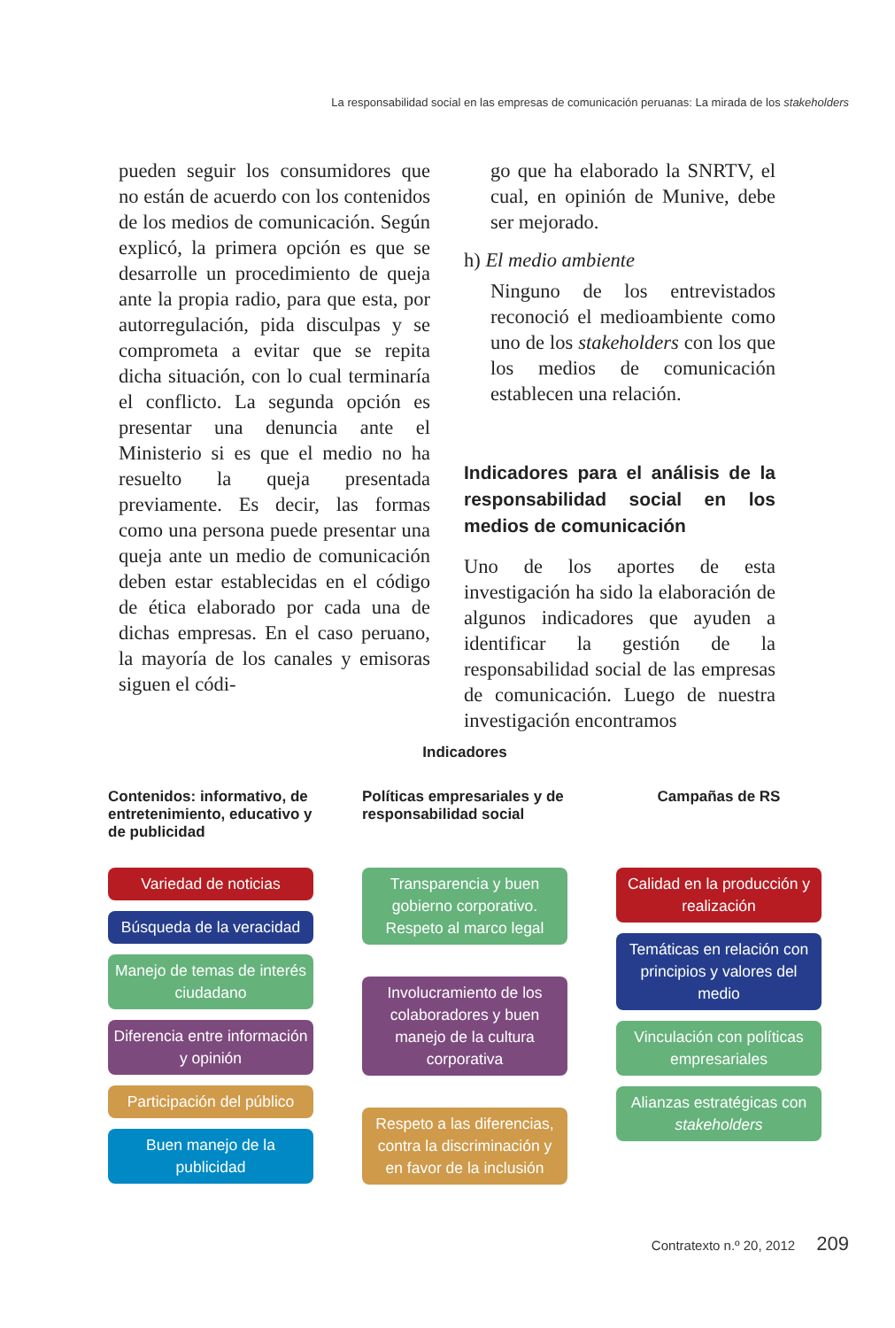La responsabilidad social en las empresas de comunicación peruanas: La mirada de los stakeholders
pueden seguir los consumidores que no están de acuerdo con los contenidos de los medios de comunicación. Según explicó, la primera opción es que se desarrolle un procedimiento de queja ante la propia radio, para que esta, por autorregulación, pida disculpas y se comprometa a evitar que se repita dicha situación, con lo cual terminaría el conflicto. La segunda opción es presentar una denuncia ante el Ministerio si es que el medio no ha resuelto la queja presentada previamente. Es decir, las formas como una persona puede presentar una queja ante un medio de comunicación deben estar establecidas en el código de ética elaborado por cada una de dichas empresas. En el caso peruano, la mayoría de los canales y emisoras siguen el códi-
go que ha elaborado la SNRTV, el cual, en opinión de Munive, debe ser mejorado.
h) El medio ambiente
Ninguno de los entrevistados reconoció el medioambiente como uno de los stakeholders con los que los medios de comunicación establecen una relación.
Indicadores para el análisis de la responsabilidad social en los medios de comunicación
Uno de los aportes de esta investigación ha sido la elaboración de algunos indicadores que ayuden a identificar la gestión de la responsabilidad social de las empresas de comunicación. Luego de nuestra investigación encontramos
Indicadores
Contenidos: informativo, de entretenimiento, educativo y de publicidad
Variedad de noticias
Búsqueda de la veracidad
Manejo de temas de interés ciudadano
Diferencia entre información y opinión
Participación del público
Buen manejo de la publicidad
Políticas empresariales y de responsabilidad social
Transparencia y buen gobierno corporativo. Respeto al marco legal
Involucramiento de los colaboradores y buen manejo de la cultura corporativa
Respeto a las diferencias, contra la discriminación y en favor de la inclusión
Campañas de RS
Calidad en la producción y realización
Temáticas en relación con principios y valores del medio
Vinculación con políticas empresariales
Alianzas estratégicas con stakeholders
Contratexto n.º 20, 2012 209